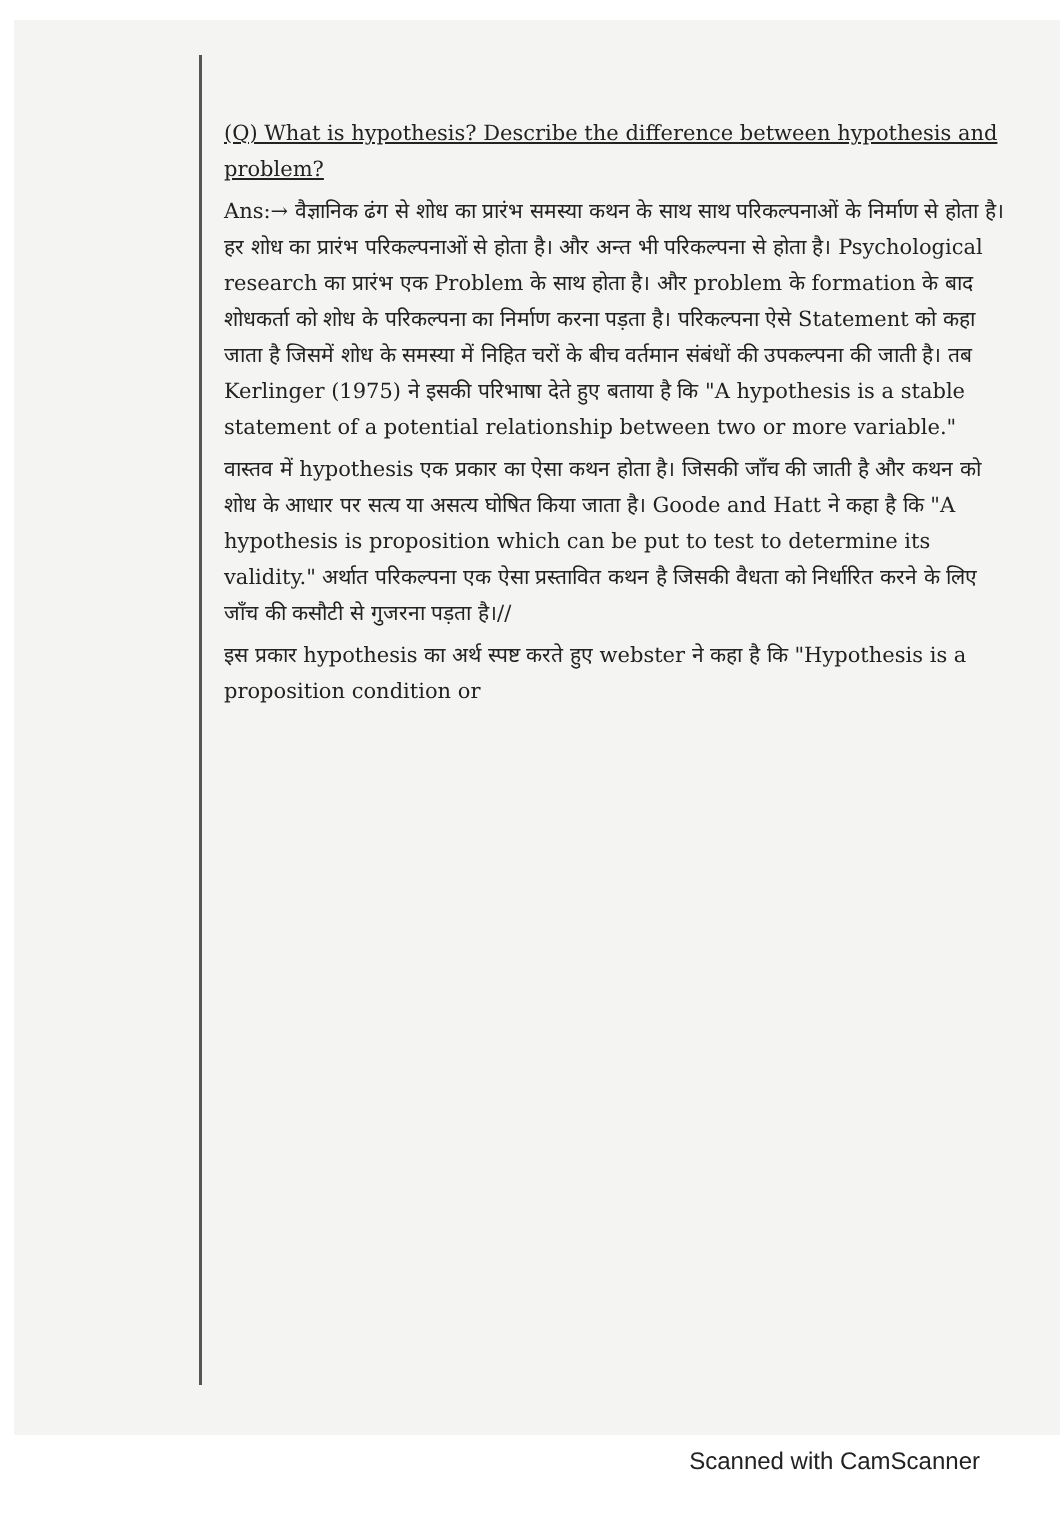(Q) What is hypothesis? Describe the difference between hypothesis and problem?
Ans:→ वैज्ञानिक ढंग से शोध का प्रारंभ समस्या कथन के साथ साथ परिकल्पनाओं के निर्माण से होता है। हर शोध का प्रारंभ परिकल्पनाओं से होता है। और अन्त भी परिकल्पना से होता है। Psychological research का प्रारंभ एक Problem के साथ होता है। और problem के formation के बाद शोधकर्ता को शोध के परिकल्पना का निर्माण करना पड़ता है। परिकल्पना ऐसे Statement को कहा जाता है जिसमें शोध के समस्या में निहित चरों के बीच वर्तमान संबंधों की उपकल्पना की जाती है। तब Kerlinger (1975) ने इसकी परिभाषा देते हुए बताया है कि "A hypothesis is a stable statement of a potential relationship between two or more variable."
वास्तव में hypothesis एक प्रकार का ऐसा कथन होता है। जिसकी जाँच की जाती है और कथन को शोध के आधार पर सत्य या असत्य घोषित किया जाता है। Goode and Hatt ने कहा है कि "A hypothesis is proposition which can be put to test to determine its validity." अर्थात परिकल्पना एक ऐसा प्रस्तावित कथन है जिसकी वैधता को निर्धारित करने के लिए जाँच की कसौटी से गुजरना पड़ता है।//
इस प्रकार hypothesis का अर्थ स्पष्ट करते हुए webster ने कहा है कि "Hypothesis is a proposition condition or
Scanned with CamScanner